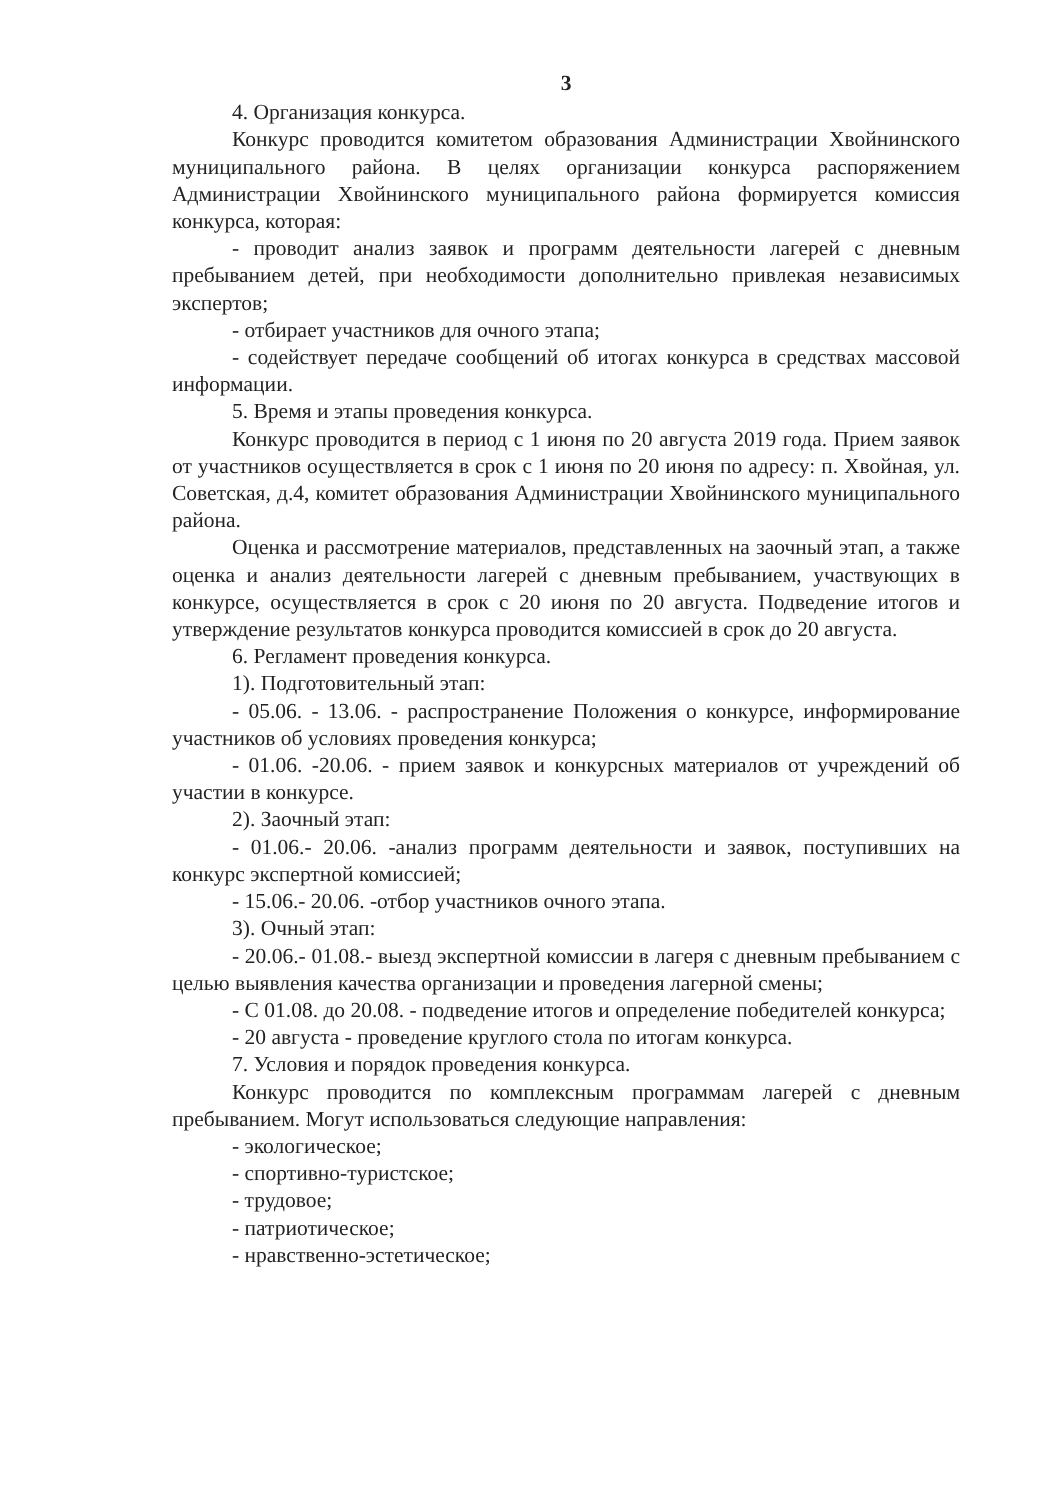3
4. Организация конкурса.
Конкурс проводится комитетом образования Администрации Хвойнинского муниципального района. В целях организации конкурса распоряжением Администрации Хвойнинского муниципального района формируется комиссия конкурса, которая:
- проводит анализ заявок и программ деятельности лагерей с дневным пребыванием детей, при необходимости дополнительно привлекая независимых экспертов;
- отбирает участников для очного этапа;
- содействует передаче сообщений об итогах конкурса в средствах массовой информации.
5. Время и этапы проведения конкурса.
Конкурс проводится в период с 1 июня по 20 августа 2019 года. Прием заявок от участников осуществляется в срок с 1 июня по 20 июня по адресу: п. Хвойная, ул. Советская, д.4, комитет образования Администрации Хвойнинского муниципального района.
Оценка и рассмотрение материалов, представленных на заочный этап, а также оценка и анализ деятельности лагерей с дневным пребыванием, участвующих в конкурсе, осуществляется в срок с 20 июня по 20 августа. Подведение итогов и утверждение результатов конкурса проводится комиссией в срок до 20 августа.
6. Регламент проведения конкурса.
1). Подготовительный этап:
- 05.06. - 13.06. - распространение Положения о конкурсе, информирование участников об условиях проведения конкурса;
- 01.06. -20.06. - прием заявок и конкурсных материалов от учреждений об участии в конкурсе.
2). Заочный этап:
- 01.06.- 20.06. -анализ программ деятельности и заявок, поступивших на конкурс экспертной комиссией;
- 15.06.- 20.06. -отбор участников очного этапа.
3). Очный этап:
- 20.06.- 01.08.- выезд экспертной комиссии в лагеря с дневным пребыванием с целью выявления качества организации и проведения лагерной смены;
- С 01.08. до 20.08. - подведение итогов и определение победителей конкурса;
- 20 августа - проведение круглого стола по итогам конкурса.
7. Условия и порядок проведения конкурса.
Конкурс проводится по комплексным программам лагерей с дневным пребыванием. Могут использоваться следующие направления:
- экологическое;
- спортивно-туристское;
- трудовое;
- патриотическое;
- нравственно-эстетическое;